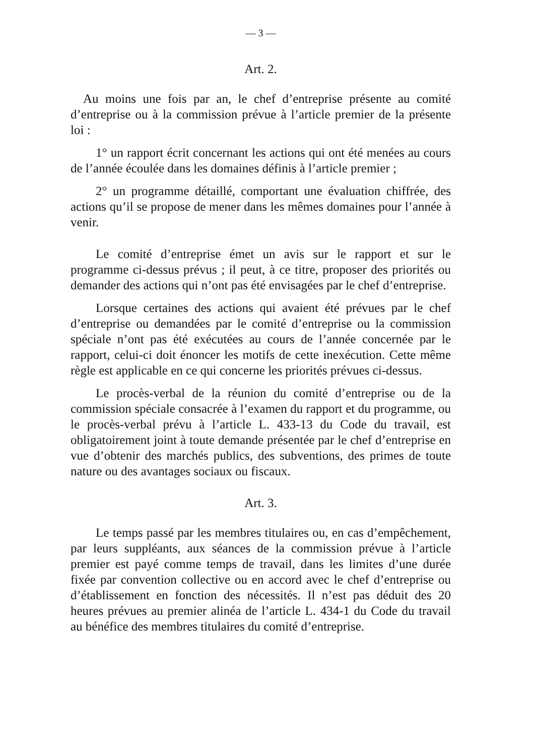— 3 —
Art. 2.
Au moins une fois par an, le chef d’entreprise présente au comité d’entreprise ou à la commission prévue à l’article premier de la présente loi :
1° un rapport écrit concernant les actions qui ont été menées au cours de l’année écoulée dans les domaines définis à l’article premier ;
2° un programme détaillé, comportant une évaluation chiffrée, des actions qu’il se propose de mener dans les mêmes domaines pour l’année à venir.
Le comité d’entreprise émet un avis sur le rapport et sur le programme ci-dessus prévus ; il peut, à ce titre, proposer des priorités ou demander des actions qui n’ont pas été envisagées par le chef d’entreprise.
Lorsque certaines des actions qui avaient été prévues par le chef d’entreprise ou demandées par le comité d’entreprise ou la commission spéciale n’ont pas été exécutées au cours de l’année concernée par le rapport, celui-ci doit énoncer les motifs de cette inexécution. Cette même règle est applicable en ce qui concerne les priorités prévues ci-dessus.
Le procès-verbal de la réunion du comité d’entreprise ou de la commission spéciale consacrée à l’examen du rapport et du programme, ou le procès-verbal prévu à l’article L. 433-13 du Code du travail, est obligatoirement joint à toute demande présentée par le chef d’entreprise en vue d’obtenir des marchés publics, des subventions, des primes de toute nature ou des avantages sociaux ou fiscaux.
Art. 3.
Le temps passé par les membres titulaires ou, en cas d’empêchement, par leurs suppléants, aux séances de la commission prévue à l’article premier est payé comme temps de travail, dans les limites d’une durée fixée par convention collective ou en accord avec le chef d’entreprise ou d’établissement en fonction des nécessités. Il n’est pas déduit des 20 heures prévues au premier alinéa de l’article L. 434-1 du Code du travail au bénéfice des membres titulaires du comité d’entreprise.